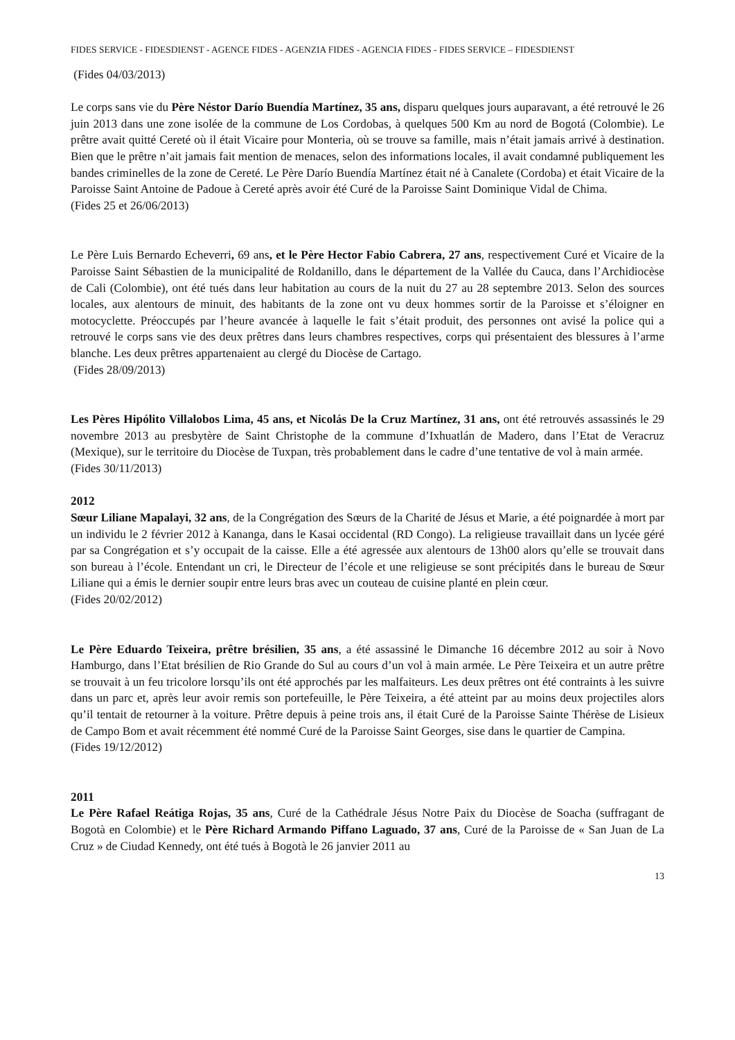FIDES SERVICE - FIDESDIENST - AGENCE FIDES - AGENZIA FIDES - AGENCIA FIDES - FIDES SERVICE – FIDESDIENST
(Fides 04/03/2013)
Le corps sans vie du Père Néstor Darío Buendía Martínez, 35 ans, disparu quelques jours auparavant, a été retrouvé le 26 juin 2013 dans une zone isolée de la commune de Los Cordobas, à quelques 500 Km au nord de Bogotá (Colombie). Le prêtre avait quitté Cereté où il était Vicaire pour Monteria, où se trouve sa famille, mais n’était jamais arrivé à destination. Bien que le prêtre n’ait jamais fait mention de menaces, selon des informations locales, il avait condamné publiquement les bandes criminelles de la zone de Cereté. Le Père Darío Buendía Martínez était né à Canalete (Cordoba) et était Vicaire de la Paroisse Saint Antoine de Padoue à Cereté après avoir été Curé de la Paroisse Saint Dominique Vidal de Chima.
(Fides 25 et 26/06/2013)
Le Père Luis Bernardo Echeverri, 69 ans, et le Père Hector Fabio Cabrera, 27 ans, respectivement Curé et Vicaire de la Paroisse Saint Sébastien de la municipalité de Roldanillo, dans le département de la Vallée du Cauca, dans l’Archidiocèse de Cali (Colombie), ont été tués dans leur habitation au cours de la nuit du 27 au 28 septembre 2013. Selon des sources locales, aux alentours de minuit, des habitants de la zone ont vu deux hommes sortir de la Paroisse et s’éloigner en motocyclette. Préoccupés par l’heure avancée à laquelle le fait s’était produit, des personnes ont avisé la police qui a retrouvé le corps sans vie des deux prêtres dans leurs chambres respectives, corps qui présentaient des blessures à l’arme blanche. Les deux prêtres appartenaient au clergé du Diocèse de Cartago.
(Fides 28/09/2013)
Les Pères Hipólito Villalobos Lima, 45 ans, et Nicolás De la Cruz Martínez, 31 ans, ont été retrouvés assassinés le 29 novembre 2013 au presbytère de Saint Christophe de la commune d’Ixhuatlán de Madero, dans l’Etat de Veracruz (Mexique), sur le territoire du Diocèse de Tuxpan, très probablement dans le cadre d’une tentative de vol à main armée.
(Fides 30/11/2013)
2012
Sœur Liliane Mapalayi, 32 ans, de la Congrégation des Sœurs de la Charité de Jésus et Marie, a été poignardée à mort par un individu le 2 février 2012 à Kananga, dans le Kasai occidental (RD Congo). La religieuse travaillait dans un lycée géré par sa Congrégation et s’y occupait de la caisse. Elle a été agressée aux alentours de 13h00 alors qu’elle se trouvait dans son bureau à l’école. Entendant un cri, le Directeur de l’école et une religieuse se sont précipités dans le bureau de Sœur Liliane qui a émis le dernier soupir entre leurs bras avec un couteau de cuisine planté en plein cœur.
(Fides 20/02/2012)
Le Père Eduardo Teixeira, prêtre brésilien, 35 ans, a été assassiné le Dimanche 16 décembre 2012 au soir à Novo Hamburgo, dans l’Etat brésilien de Rio Grande do Sul au cours d’un vol à main armée. Le Père Teixeira et un autre prêtre se trouvait à un feu tricolore lorsqu’ils ont été approchés par les malfaiteurs. Les deux prêtres ont été contraints à les suivre dans un parc et, après leur avoir remis son portefeuille, le Père Teixeira, a été atteint par au moins deux projectiles alors qu’il tentait de retourner à la voiture. Prêtre depuis à peine trois ans, il était Curé de la Paroisse Sainte Thérèse de Lisieux de Campo Bom et avait récemment été nommé Curé de la Paroisse Saint Georges, sise dans le quartier de Campina.
(Fides 19/12/2012)
2011
Le Père Rafael Reátiga Rojas, 35 ans, Curé de la Cathédrale Jésus Notre Paix du Diocèse de Soacha (suffragant de Bogotà en Colombie) et le Père Richard Armando Piffano Laguado, 37 ans, Curé de la Paroisse de « San Juan de La Cruz » de Ciudad Kennedy, ont été tués à Bogotà le 26 janvier 2011 au
13